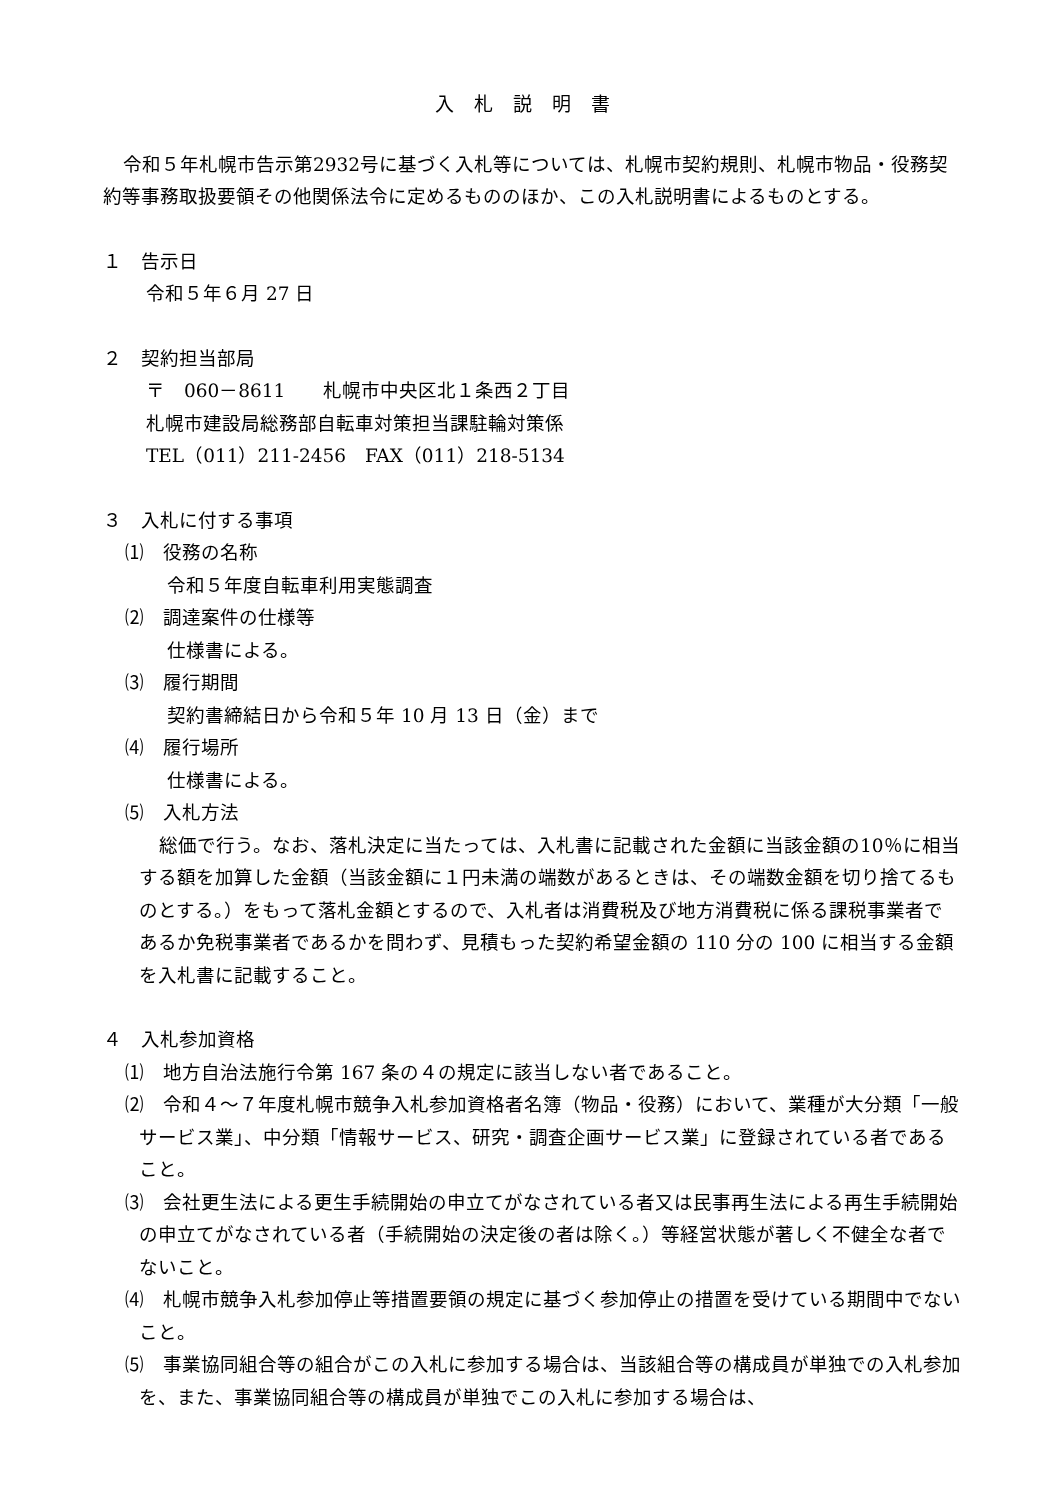入札説明書
令和５年札幌市告示第2932号に基づく入札等については、札幌市契約規則、札幌市物品・役務契約等事務取扱要領その他関係法令に定めるもののほか、この入札説明書によるものとする。
１　告示日
令和５年６月 27 日
２　契約担当部局
〒　060－8611　　札幌市中央区北１条西２丁目
札幌市建設局総務部自転車対策担当課駐輪対策係
TEL（011）211-2456　FAX（011）218-5134
３　入札に付する事項
⑴　役務の名称
令和５年度自転車利用実態調査
⑵　調達案件の仕様等
仕様書による。
⑶　履行期間
契約書締結日から令和５年 10 月 13 日（金）まで
⑷　履行場所
仕様書による。
⑸　入札方法
総価で行う。なお、落札決定に当たっては、入札書に記載された金額に当該金額の10％に相当する額を加算した金額（当該金額に１円未満の端数があるときは、その端数金額を切り捨てるものとする。）をもって落札金額とするので、入札者は消費税及び地方消費税に係る課税事業者であるか免税事業者であるかを問わず、見積もった契約希望金額の 110 分の 100 に相当する金額を入札書に記載すること。
４　入札参加資格
⑴　地方自治法施行令第 167 条の４の規定に該当しない者であること。
⑵　令和４～７年度札幌市競争入札参加資格者名簿（物品・役務）において、業種が大分類「一般サービス業」、中分類「情報サービス、研究・調査企画サービス業」に登録されている者であること。
⑶　会社更生法による更生手続開始の申立てがなされている者又は民事再生法による再生手続開始の申立てがなされている者（手続開始の決定後の者は除く。）等経営状態が著しく不健全な者でないこと。
⑷　札幌市競争入札参加停止等措置要領の規定に基づく参加停止の措置を受けている期間中でないこと。
⑸　事業協同組合等の組合がこの入札に参加する場合は、当該組合等の構成員が単独での入札参加を、また、事業協同組合等の構成員が単独でこの入札に参加する場合は、